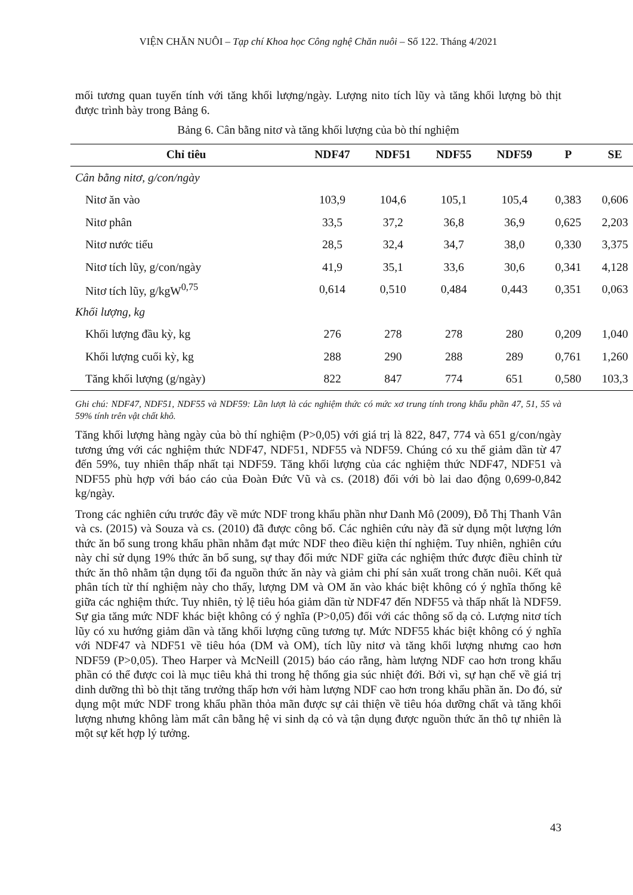VIỆN CHĂN NUÔI – Tạp chí Khoa học Công nghệ Chăn nuôi – Số 122. Tháng 4/2021
mối tương quan tuyến tính với tăng khối lượng/ngày. Lượng nito tích lũy và tăng khối lượng bò thịt được trình bày trong Bảng 6.
Bảng 6. Cân bằng nitơ và tăng khối lượng của bò thí nghiệm
| Chỉ tiêu | NDF47 | NDF51 | NDF55 | NDF59 | P | SE |
| --- | --- | --- | --- | --- | --- | --- |
| Cân bằng nitơ, g/con/ngày | | | | | | |
| Nitơ ăn vào | 103,9 | 104,6 | 105,1 | 105,4 | 0,383 | 0,606 |
| Nitơ phân | 33,5 | 37,2 | 36,8 | 36,9 | 0,625 | 2,203 |
| Nitơ nước tiểu | 28,5 | 32,4 | 34,7 | 38,0 | 0,330 | 3,375 |
| Nitơ tích lũy, g/con/ngày | 41,9 | 35,1 | 33,6 | 30,6 | 0,341 | 4,128 |
| Nitơ tích lũy, g/kgW<sup>0,75</sup> | 0,614 | 0,510 | 0,484 | 0,443 | 0,351 | 0,063 |
| Khối lượng, kg | | | | | | |
| Khối lượng đầu kỳ, kg | 276 | 278 | 278 | 280 | 0,209 | 1,040 |
| Khối lượng cuối kỳ, kg | 288 | 290 | 288 | 289 | 0,761 | 1,260 |
| Tăng khối lượng (g/ngày) | 822 | 847 | 774 | 651 | 0,580 | 103,3 |
Ghi chú: NDF47, NDF51, NDF55 và NDF59: Lần lượt là các nghiệm thức có mức xơ trung tính trong khẩu phần 47, 51, 55 và 59% tính trên vật chất khô.
Tăng khối lượng hàng ngày của bò thí nghiệm (P>0,05) với giá trị là 822, 847, 774 và 651 g/con/ngày tương ứng với các nghiệm thức NDF47, NDF51, NDF55 và NDF59. Chúng có xu thế giảm dần từ 47 đến 59%, tuy nhiên thấp nhất tại NDF59. Tăng khối lượng của các nghiệm thức NDF47, NDF51 và NDF55 phù hợp với báo cáo của Đoàn Đức Vũ và cs. (2018) đối với bò lai dao động 0,699-0,842 kg/ngày.
Trong các nghiên cứu trước đây về mức NDF trong khẩu phần như Danh Mô (2009), Đỗ Thị Thanh Vân và cs. (2015) và Souza và cs. (2010) đã được công bố. Các nghiên cứu này đã sử dụng một lượng lớn thức ăn bổ sung trong khẩu phần nhằm đạt mức NDF theo điều kiện thí nghiệm. Tuy nhiên, nghiên cứu này chỉ sử dụng 19% thức ăn bổ sung, sự thay đổi mức NDF giữa các nghiệm thức được điều chỉnh từ thức ăn thô nhằm tận dụng tối đa nguồn thức ăn này và giảm chi phí sản xuất trong chăn nuôi. Kết quả phân tích từ thí nghiệm này cho thấy, lượng DM và OM ăn vào khác biệt không có ý nghĩa thống kê giữa các nghiệm thức. Tuy nhiên, tỷ lệ tiêu hóa giảm dần từ NDF47 đến NDF55 và thấp nhất là NDF59. Sự gia tăng mức NDF khác biệt không có ý nghĩa (P>0,05) đối với các thông số dạ cỏ. Lượng nitơ tích lũy có xu hướng giảm dần và tăng khối lượng cũng tương tự. Mức NDF55 khác biệt không có ý nghĩa với NDF47 và NDF51 về tiêu hóa (DM và OM), tích lũy nitơ và tăng khối lượng nhưng cao hơn NDF59 (P>0,05). Theo Harper và McNeill (2015) báo cáo rằng, hàm lượng NDF cao hơn trong khẩu phần có thể được coi là mục tiêu khả thi trong hệ thống gia súc nhiệt đới. Bởi vì, sự hạn chế về giá trị dinh dưỡng thì bò thịt tăng trưởng thấp hơn với hàm lượng NDF cao hơn trong khẩu phần ăn. Do đó, sử dụng một mức NDF trong khẩu phần thỏa mãn được sự cải thiện về tiêu hóa dưỡng chất và tăng khối lượng nhưng không làm mất cân bằng hệ vi sinh dạ cỏ và tận dụng được nguồn thức ăn thô tự nhiên là một sự kết hợp lý tưởng.
43